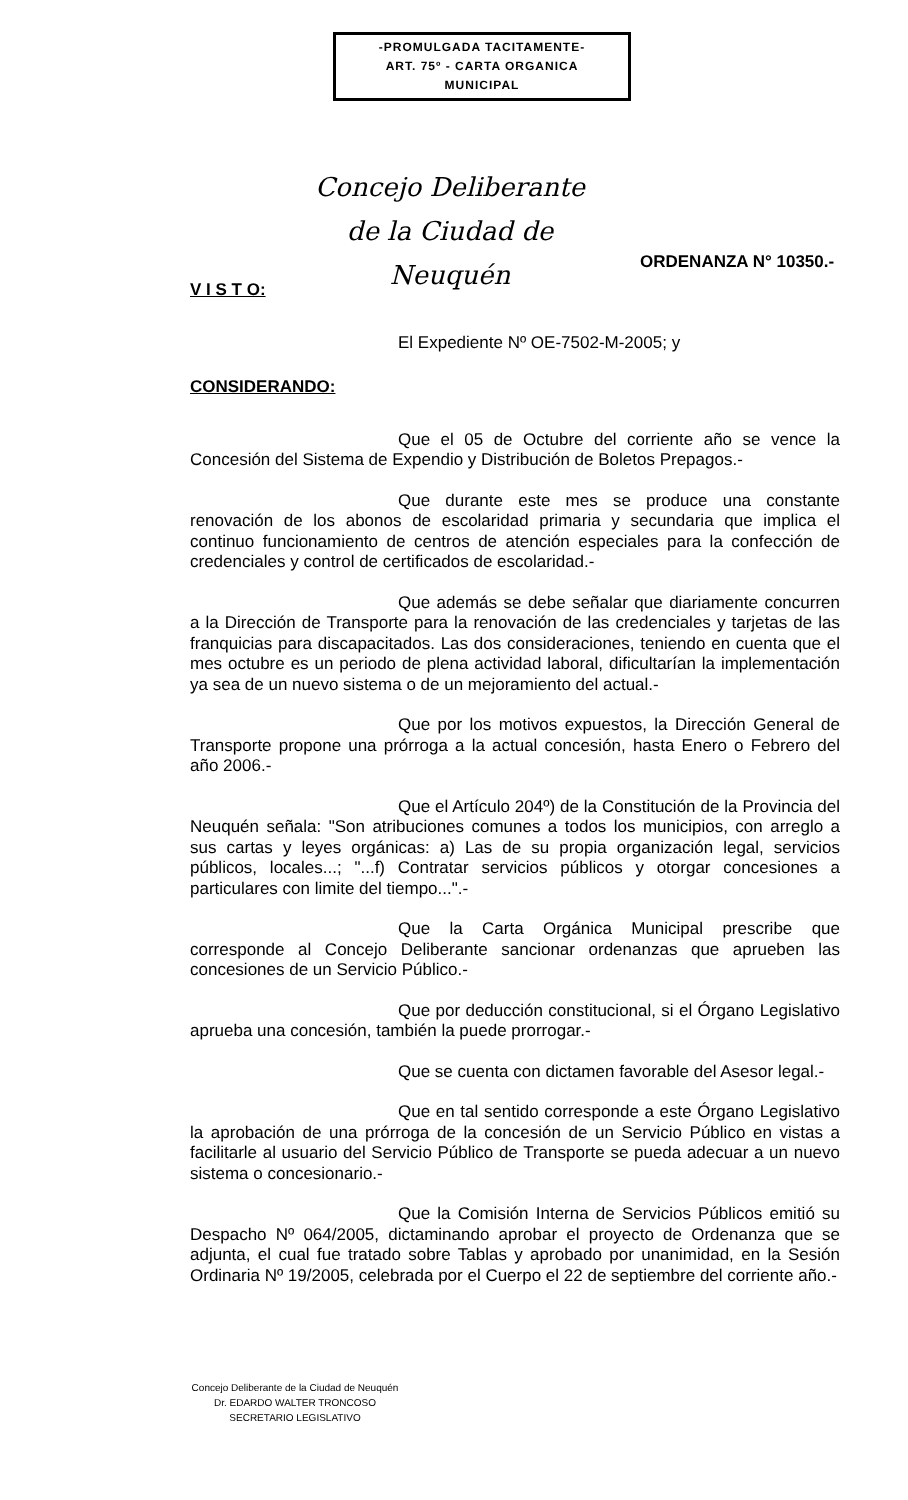-PROMULGADA TACITAMENTE-
ART. 75º - CARTA ORGANICA
MUNICIPAL
Concejo Deliberante
de la Ciudad de Neuquén
ORDENANZA N° 10350.-
V I S T O:
El Expediente Nº OE-7502-M-2005; y
CONSIDERANDO:
Que el 05 de Octubre del corriente año se vence la Concesión del Sistema de Expendio y Distribución de Boletos Prepagos.-
Que durante este mes se produce una constante renovación de los abonos de escolaridad primaria y secundaria que implica el continuo funcionamiento de centros de atención especiales para la confección de credenciales y control de certificados de escolaridad.-
Que además se debe señalar que diariamente concurren a la Dirección de Transporte para la renovación de las credenciales y tarjetas de las franquicias para discapacitados. Las dos consideraciones, teniendo en cuenta que el mes octubre es un periodo de plena actividad laboral, dificultarían la implementación ya sea de un nuevo sistema o de un mejoramiento del actual.-
Que por los motivos expuestos, la Dirección General de Transporte propone una prórroga a la actual concesión, hasta Enero o Febrero del año 2006.-
Que el Artículo 204º) de la Constitución de la Provincia del Neuquén señala: "Son atribuciones comunes a todos los municipios, con arreglo a sus cartas y leyes orgánicas: a) Las de su propia organización legal, servicios públicos, locales...; "...f) Contratar servicios públicos y otorgar concesiones a particulares con limite del tiempo...".-
Que la Carta Orgánica Municipal prescribe que corresponde al Concejo Deliberante sancionar ordenanzas que aprueben las concesiones de un Servicio Público.-
Que por deducción constitucional, si el Órgano Legislativo aprueba una concesión, también la puede prorrogar.-
Que se cuenta con dictamen favorable del Asesor legal.-
Que en tal sentido corresponde a este Órgano Legislativo la aprobación de una prórroga de la concesión de un Servicio Público en vistas a facilitarle al usuario del Servicio Público de Transporte se pueda adecuar a un nuevo sistema o concesionario.-
Que la Comisión Interna de Servicios Públicos emitió su Despacho Nº 064/2005, dictaminando aprobar el proyecto de Ordenanza que se adjunta, el cual fue tratado sobre Tablas y aprobado por unanimidad, en la Sesión Ordinaria Nº 19/2005, celebrada por el Cuerpo el 22 de septiembre del corriente año.-
Concejo Deliberante de la Ciudad de Neuquén
Dr. EDARDO WALTER TRONCOSO
SECRETARIO LEGISLATIVO